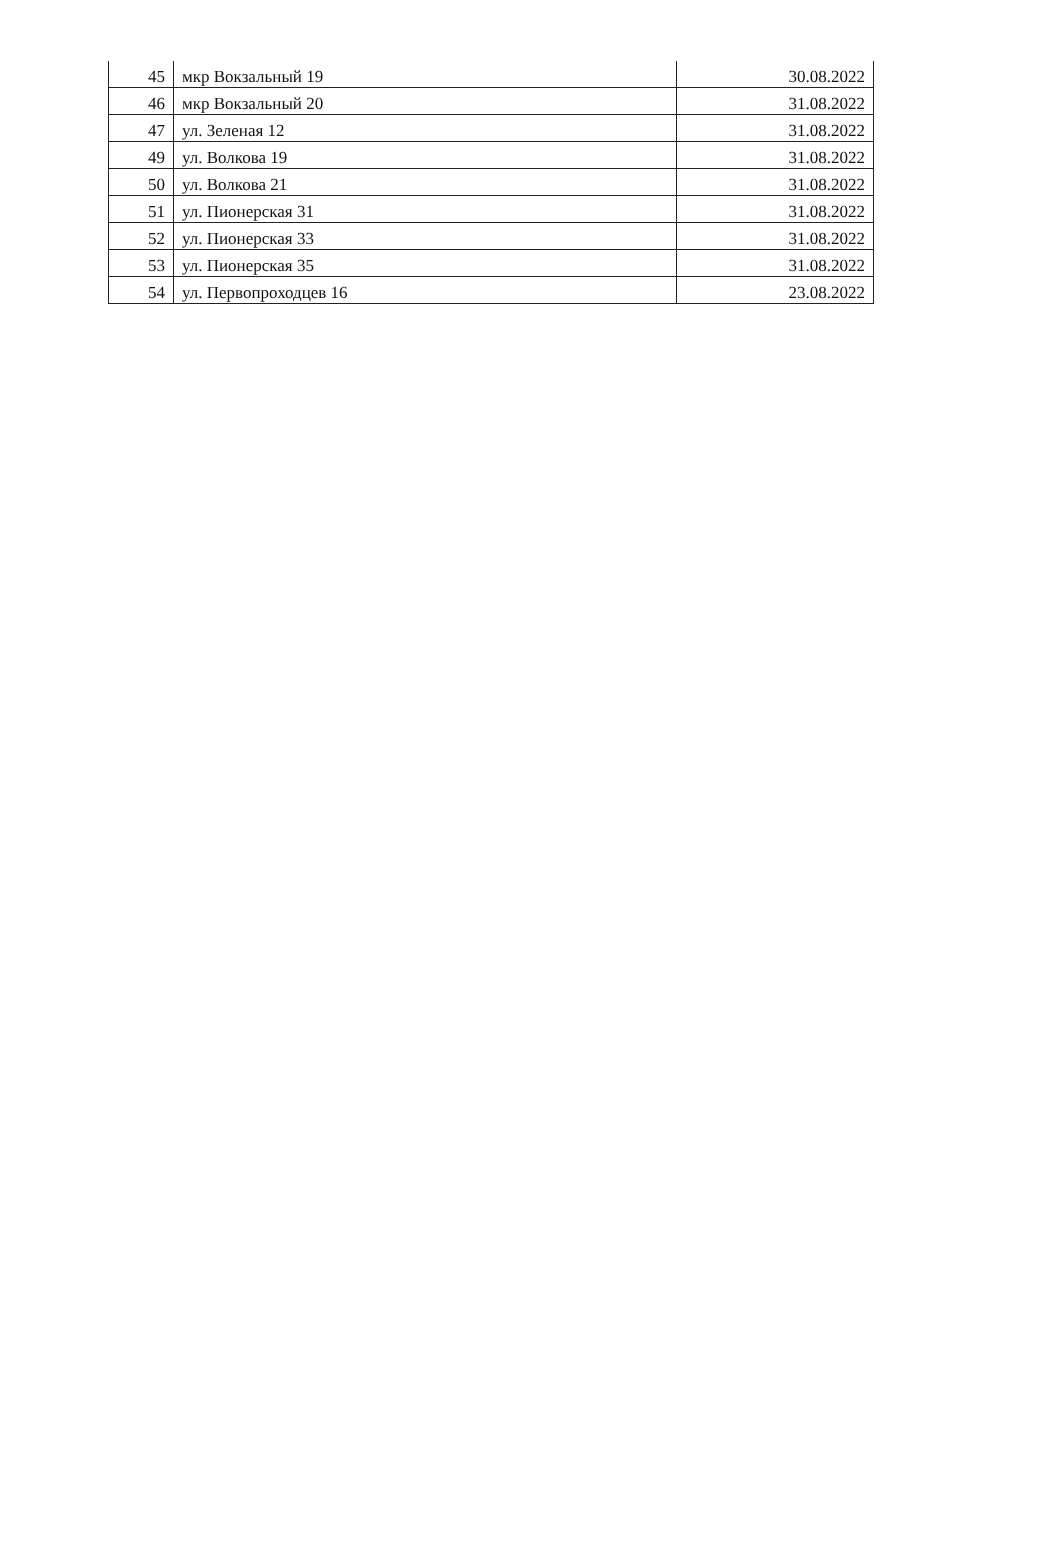| 45 | мкр Вокзальный 19 | 30.08.2022 |
| 46 | мкр Вокзальный 20 | 31.08.2022 |
| 47 | ул. Зеленая 12 | 31.08.2022 |
| 49 | ул. Волкова 19 | 31.08.2022 |
| 50 | ул. Волкова 21 | 31.08.2022 |
| 51 | ул. Пионерская 31 | 31.08.2022 |
| 52 | ул. Пионерская 33 | 31.08.2022 |
| 53 | ул. Пионерская 35 | 31.08.2022 |
| 54 | ул. Первопроходцев 16 | 23.08.2022 |